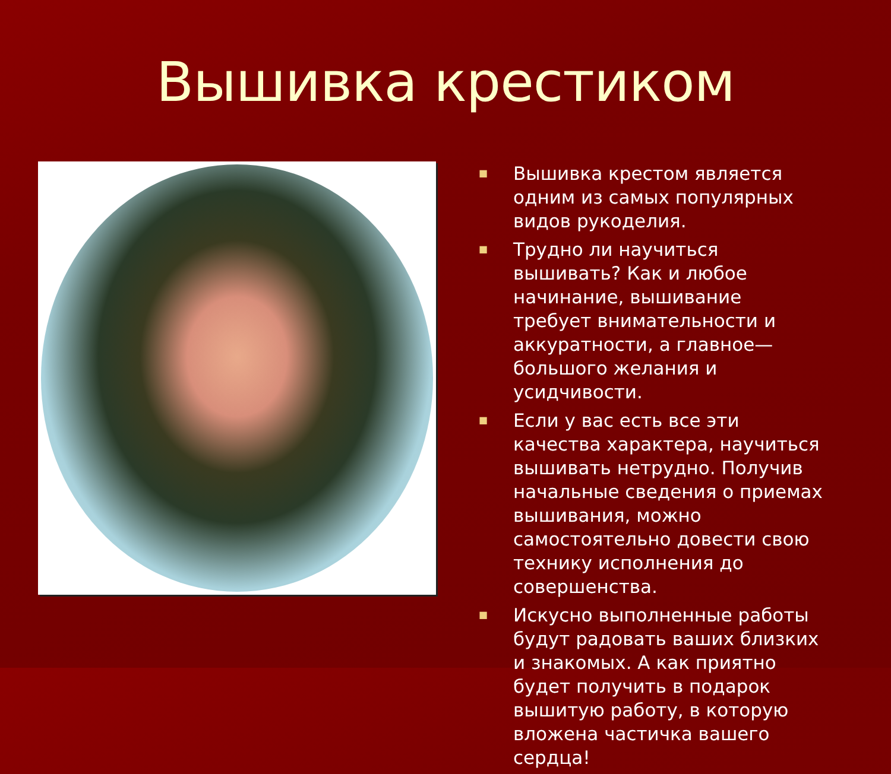Вышивка крестиком
■ Вышивка крестом является одним из самых популярных видов рукоделия.
■ Трудно ли научиться вышивать? Как и любое начинание, вышивание требует внимательности и аккуратности, а главное—большого желания и усидчивости.
■ Если у вас есть все эти качества характера, научиться вышивать нетрудно. Получив начальные сведения о приемах вышивания, можно самостоятельно довести свою технику исполнения до совершенства.
■ Искусно выполненные работы будут радовать ваших близких и знакомых. А как приятно будет получить в подарок вышитую работу, в которую вложена частичка вашего сердца!